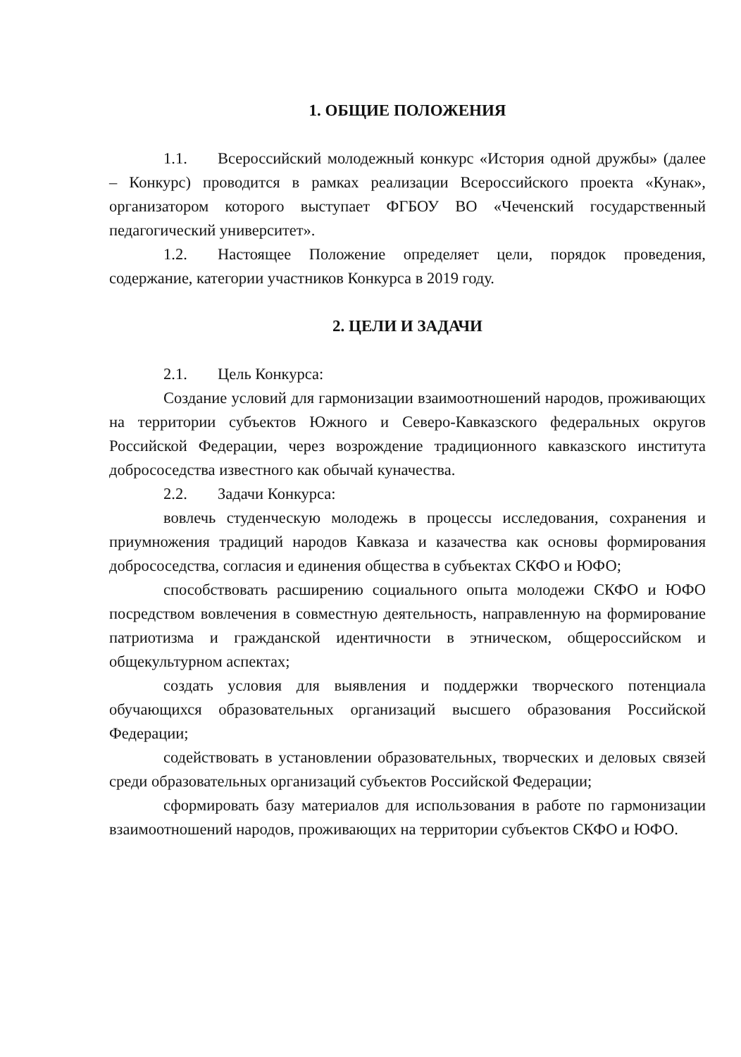1. ОБЩИЕ ПОЛОЖЕНИЯ
1.1. Всероссийский молодежный конкурс «История одной дружбы» (далее – Конкурс) проводится в рамках реализации Всероссийского проекта «Кунак», организатором которого выступает ФГБОУ ВО «Чеченский государственный педагогический университет».
1.2. Настоящее Положение определяет цели, порядок проведения, содержание, категории участников Конкурса в 2019 году.
2. ЦЕЛИ И ЗАДАЧИ
2.1. Цель Конкурса:
Создание условий для гармонизации взаимоотношений народов, проживающих на территории субъектов Южного и Северо-Кавказского федеральных округов Российской Федерации, через возрождение традиционного кавказского института добрососедства известного как обычай куначества.
2.2. Задачи Конкурса:
вовлечь студенческую молодежь в процессы исследования, сохранения и приумножения традиций народов Кавказа и казачества как основы формирования добрососедства, согласия и единения общества в субъектах СКФО и ЮФО;
способствовать расширению социального опыта молодежи СКФО и ЮФО посредством вовлечения в совместную деятельность, направленную на формирование патриотизма и гражданской идентичности в этническом, общероссийском и общекультурном аспектах;
создать условия для выявления и поддержки творческого потенциала обучающихся образовательных организаций высшего образования Российской Федерации;
содействовать в установлении образовательных, творческих и деловых связей среди образовательных организаций субъектов Российской Федерации;
сформировать базу материалов для использования в работе по гармонизации взаимоотношений народов, проживающих на территории субъектов СКФО и ЮФО.